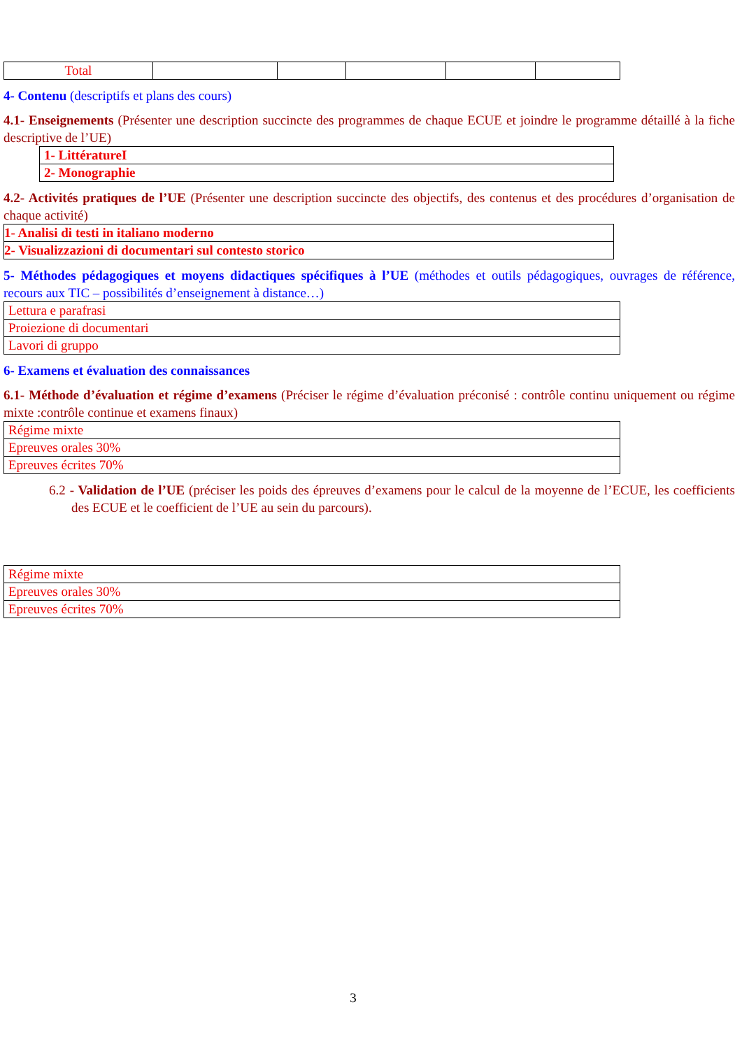| Total | | | | | |
4- Contenu (descriptifs et plans des cours)
4.1- Enseignements (Présenter une description succincte des programmes de chaque ECUE et joindre le programme détaillé à la fiche descriptive de l’UE)
| 1- LittératureI |
| 2- Monographie |
4.2- Activités pratiques de l’UE (Présenter une description succincte des objectifs, des contenus et des procédures d’organisation de chaque activité)
| 1- Analisi di testi in italiano moderno |
| 2- Visualizzazioni di documentari sul contesto storico |
5- Méthodes pédagogiques et moyens didactiques spécifiques à l’UE (méthodes et outils pédagogiques, ouvrages de référence, recours aux TIC – possibilités d’enseignement à distance…)
| Lettura e parafrasi |
| Proiezione di documentari |
| Lavori di gruppo |
6- Examens et évaluation des connaissances
6.1- Méthode d’évaluation et régime d’examens (Préciser le régime d’évaluation préconisé : contrôle continu uniquement ou régime mixte :contrôle continue et examens finaux)
| Régime mixte |
| Epreuves orales 30% |
| Epreuves écrites 70% |
6.2 - Validation de l’UE (préciser les poids des épreuves d’examens pour le calcul de la moyenne de l’ECUE, les coefficients des ECUE et le coefficient de l’UE au sein du parcours).
| Régime mixte |
| Epreuves orales 30% |
| Epreuves écrites 70% |
3